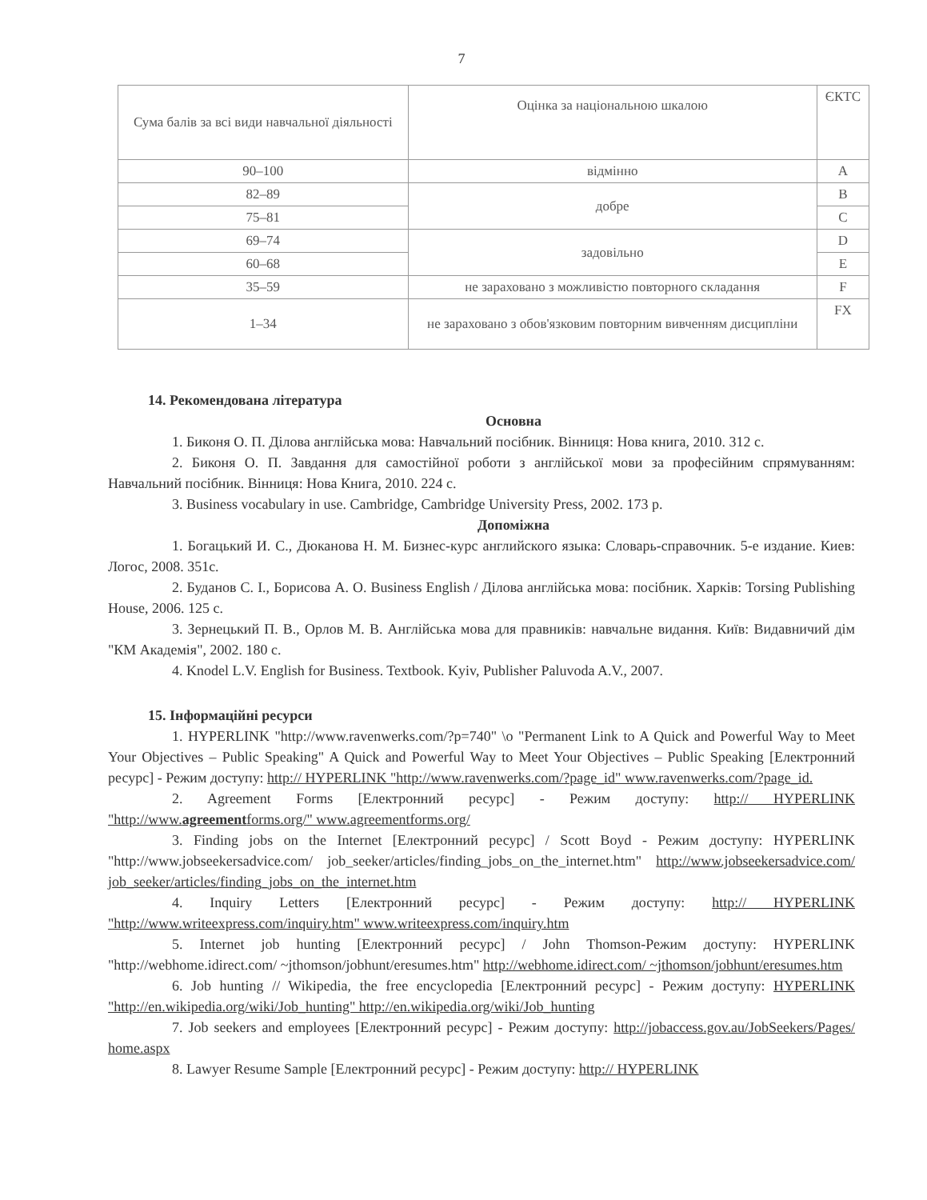7
| Сума балів за всі види навчальної діяльності | Оцінка за національною шкалою | ЄКТС |
| 90–100 | відмінно | A |
| 82–89 | добре | B |
| 75–81 | | C |
| 69–74 | задовільно | D |
| 60–68 | | E |
| 35–59 | не зараховано з можливістю повторного складання | F |
| 1–34 | не зараховано з обов'язковим повторним вивченням дисципліни | FX |
14. Рекомендована література
Основна
1. Биконя О. П. Ділова англійська мова: Навчальний посібник. Вінниця: Нова книга, 2010. 312 с.
2. Биконя О. П. Завдання для самостійної роботи з англійської мови за професійним спрямуванням: Навчальний посібник. Вінниця: Нова Книга, 2010. 224 с.
3. Business vocabulary in use. Cambridge, Cambridge University Press, 2002. 173 p.
Допоміжна
1. Богацький И. С., Дюканова Н. М. Бизнес-курс английского языка: Словарь-справочник. 5-е издание. Киев: Логос, 2008. 351с.
2. Буданов С. І., Борисова А. О. Business English / Ділова англійська мова: посібник. Харків: Torsing Publishing House, 2006. 125 с.
3. Зернецький П. В., Орлов М. В. Англійська мова для правників: навчальне видання. Київ: Видавничий дім "КМ Академія", 2002. 180 с.
4. Knodel L.V. English for Business. Textbook. Kyiv, Publisher Paluvoda A.V., 2007.
15. Інформаційні ресурси
1. HYPERLINK "http://www.ravenwerks.com/?p=740" \o "Permanent Link to A Quick and Powerful Way to Meet Your Objectives – Public Speaking" A Quick and Powerful Way to Meet Your Objectives – Public Speaking [Електронний ресурс] - Режим доступу: http:// HYPERLINK "http://www.ravenwerks.com/?page_id" www.ravenwerks.com/?page_id.
2. Agreement Forms [Електронний ресурс] - Режим доступу: http:// HYPERLINK "http://www.agreementforms.org/" www.agreementforms.org/
3. Finding jobs on the Internet [Електронний ресурс] / Scott Boyd - Режим доступу: HYPERLINK "http://www.jobseekersadvice.com/ job_seeker/articles/finding_jobs_on_the_internet.htm" http://www.jobseekersadvice.com/ job_seeker/articles/finding_jobs_on_the_internet.htm
4. Inquiry Letters [Електронний ресурс] - Режим доступу: http:// HYPERLINK "http://www.writeexpress.com/inquiry.htm" www.writeexpress.com/inquiry.htm
5. Internet job hunting [Електронний ресурс] / John Thomson-Режим доступу: HYPERLINK "http://webhome.idirect.com/ ~jthomson/jobhunt/eresumes.htm" http://webhome.idirect.com/ ~jthomson/jobhunt/eresumes.htm
6. Job hunting // Wikipedia, the free encyclopedia [Електронний ресурс] - Режим доступу: HYPERLINK "http://en.wikipedia.org/wiki/Job_hunting" http://en.wikipedia.org/wiki/Job_hunting
7. Job seekers and employees [Електронний ресурс] - Режим доступу: http://jobaccess.gov.au/JobSeekers/Pages/ home.aspx
8. Lawyer Resume Sample [Електронний ресурс] - Режим доступу: http:// HYPERLINK